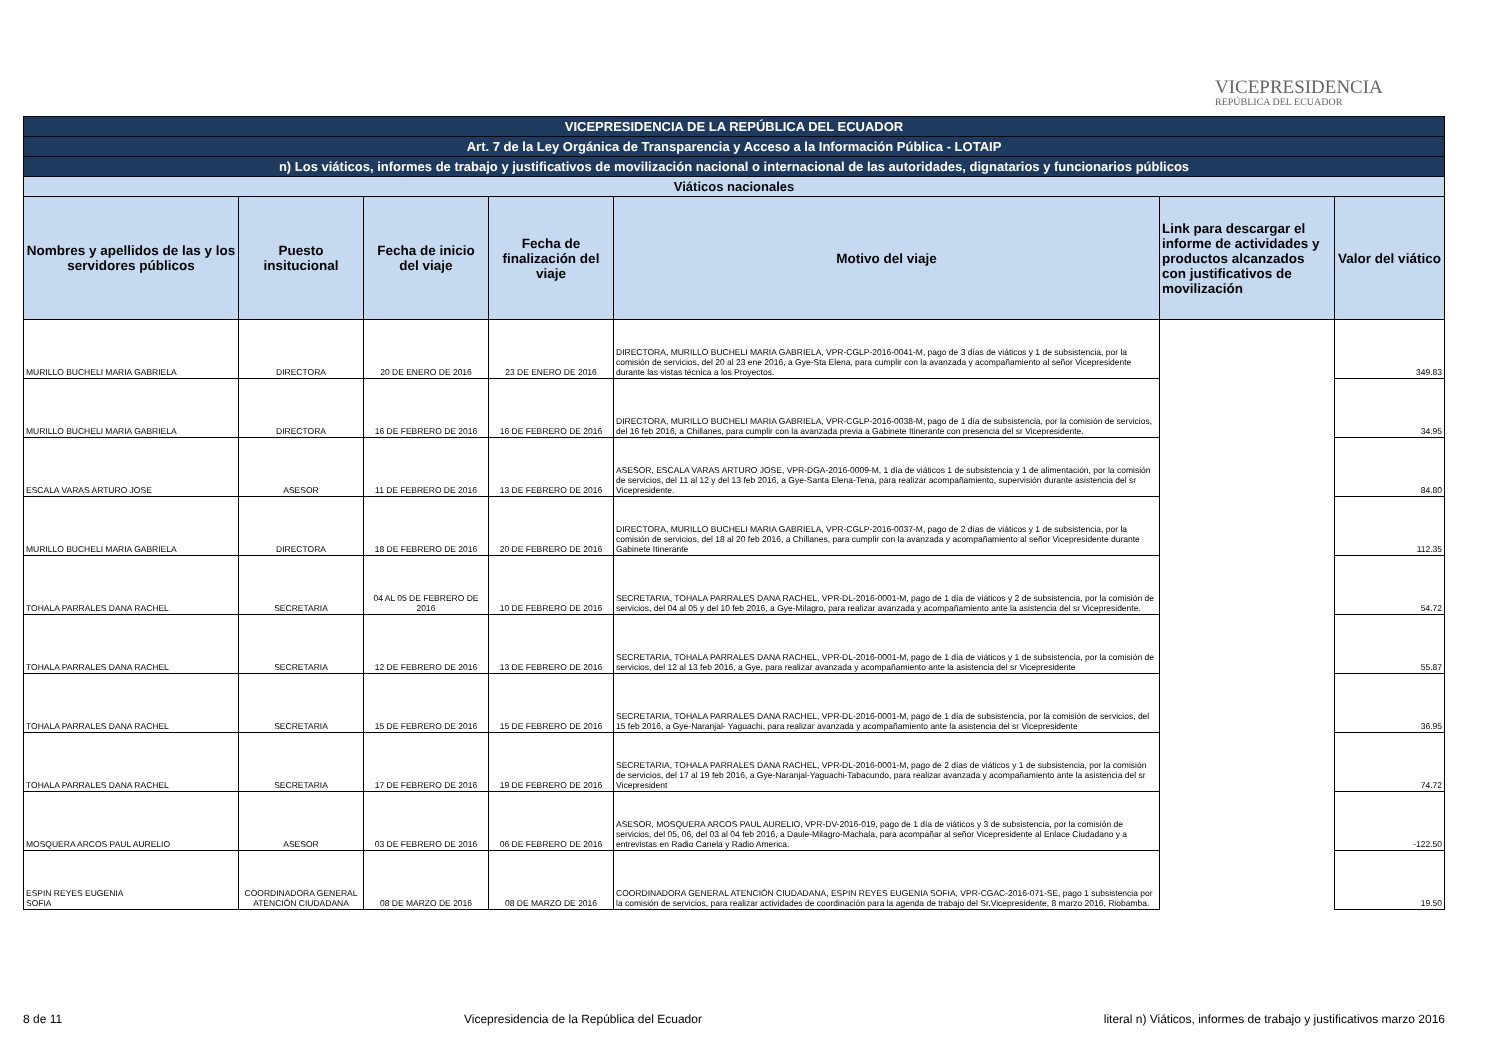VICEPRESIDENCIA
REPÚBLICA DEL ECUADOR
| VICEPRESIDENCIA DE LA REPÚBLICA DEL ECUADOR | | | | | | |
| --- | --- | --- | --- | --- | --- | --- |
| Art. 7 de la Ley Orgánica de Transparencia y Acceso a la Información Pública - LOTAIP | | | | | | |
| n) Los viáticos, informes de trabajo y justificativos de movilización nacional o internacional de las autoridades, dignatarios y funcionarios públicos | | | | | | |
| Viáticos nacionales | | | | | | |
| Nombres y apellidos de las y los servidores públicos | Puesto insitucional | Fecha de inicio del viaje | Fecha de finalización del viaje | Motivo del viaje | Link para descargar el informe de actividades y productos alcanzados con justificativos de movilización | Valor del viático |
| MURILLO BUCHELI MARIA GABRIELA | DIRECTORA | 20 DE ENERO DE 2016 | 23 DE ENERO DE 2016 | DIRECTORA, MURILLO BUCHELI MARIA GABRIELA, VPR-CGLP-2016-0041-M, pago de 3 días de viáticos y 1 de subsistencia, por la comisión de servicios, del 20 al 23 ene 2016, a Gye-Sta Elena, para cumplir con la avanzada y acompañamiento al señor Vicepresidente durante las vistas técnica a los Proyectos. | | 349.83 |
| MURILLO BUCHELI MARIA GABRIELA | DIRECTORA | 16 DE FEBRERO DE 2016 | 16 DE FEBRERO DE 2016 | DIRECTORA, MURILLO BUCHELI MARIA GABRIELA, VPR-CGLP-2016-0038-M, pago de 1 día de subsistencia, por la comisión de servicios, del 16 feb 2016, a Chillanes, para cumplir con la avanzada previa a Gabinete Itinerante con presencia del sr Vicepresidente. | | 34.95 |
| ESCALA VARAS ARTURO JOSE | ASESOR | 11 DE FEBRERO DE 2016 | 13 DE FEBRERO DE 2016 | ASESOR, ESCALA VARAS ARTURO JOSE, VPR-DGA-2016-0009-M, 1 día de viáticos 1 de subsistencia y 1 de alimentación, por la comisión de servicios, del 11 al 12 y del 13 feb 2016, a Gye-Santa Elena-Tena, para realizar acompañamiento, supervisión durante asistencia del sr Vicepresidente. | | 84.80 |
| MURILLO BUCHELI MARIA GABRIELA | DIRECTORA | 18 DE FEBRERO DE 2016 | 20 DE FEBRERO DE 2016 | DIRECTORA, MURILLO BUCHELI MARIA GABRIELA, VPR-CGLP-2016-0037-M, pago de 2 días de viáticos y 1 de subsistencia, por la comisión de servicios, del 18 al 20 feb 2016, a Chillanes, para cumplir con la avanzada y acompañamiento al señor Vicepresidente durante Gabinete Itinerante | | 112.35 |
| TOHALA PARRALES DANA RACHEL | SECRETARIA | 04 AL 05 DE FEBRERO DE 2016 | 10 DE FEBRERO DE 2016 | SECRETARIA, TOHALA PARRALES DANA RACHEL, VPR-DL-2016-0001-M, pago de 1 día de viáticos y 2 de subsistencia, por la comisión de servicios, del 04 al 05 y del 10 feb 2016, a Gye-Milagro, para realizar avanzada y acompañamiento ante la asistencia del sr Vicepresidente. | | 54.72 |
| TOHALA PARRALES DANA RACHEL | SECRETARIA | 12 DE FEBRERO DE 2016 | 13 DE FEBRERO DE 2016 | SECRETARIA, TOHALA PARRALES DANA RACHEL, VPR-DL-2016-0001-M, pago de 1 día de viáticos y 1 de subsistencia, por la comisión de servicios, del 12 al 13 feb 2016, a Gye, para realizar avanzada y acompañamiento ante la asistencia del sr Vicepresidente | | 55.87 |
| TOHALA PARRALES DANA RACHEL | SECRETARIA | 15 DE FEBRERO DE 2016 | 15 DE FEBRERO DE 2016 | SECRETARIA, TOHALA PARRALES DANA RACHEL, VPR-DL-2016-0001-M, pago de 1 día de subsistencia, por la comisión de servicios, del 15 feb 2016, a Gye-Naranjal- Yaguachi, para realizar avanzada y acompañamiento ante la asistencia del sr Vicepresidente | | 36.95 |
| TOHALA PARRALES DANA RACHEL | SECRETARIA | 17 DE FEBRERO DE 2016 | 19 DE FEBRERO DE 2016 | SECRETARIA, TOHALA PARRALES DANA RACHEL, VPR-DL-2016-0001-M, pago de 2 días de viáticos y 1 de subsistencia, por la comisión de servicios, del 17 al 19 feb 2016, a Gye-Naranjal-Yaguachi-Tabacundo, para realizar avanzada y acompañamiento ante la asistencia del sr Vicepresident | | 74.72 |
| MOSQUERA ARCOS PAUL AURELIO | ASESOR | 03 DE FEBRERO DE 2016 | 06 DE FEBRERO DE 2016 | ASESOR, MOSQUERA ARCOS PAUL AURELIO, VPR-DV-2016-019, pago de 1 día de viáticos y 3 de subsistencia, por la comisión de servicios, del 05, 06, del 03 al 04 feb 2016, a Daule-Milagro-Machala, para acompañar al señor Vicepresidente al Enlace Ciudadano y a entrevistas en Radio Canela y Radio America. | | -122.50 |
| ESPIN REYES EUGENIA SOFIA | COORDINADORA GENERAL ATENCIÓN CIUDADANA | 08 DE MARZO DE 2016 | 08 DE MARZO DE 2016 | COORDINADORA GENERAL ATENCIÓN CIUDADANA, ESPIN REYES EUGENIA SOFIA, VPR-CGAC-2016-071-SE, pago 1 subsistencia por la comisión de servicios, para realizar actividades de coordinación para la agenda de trabajo del Sr.Vicepresidente, 8 marzo 2016, Riobamba. | | 19.50 |
8 de 11 Vicepresidencia de la República del Ecuador literal n) Viáticos, informes de trabajo y justificativos marzo 2016